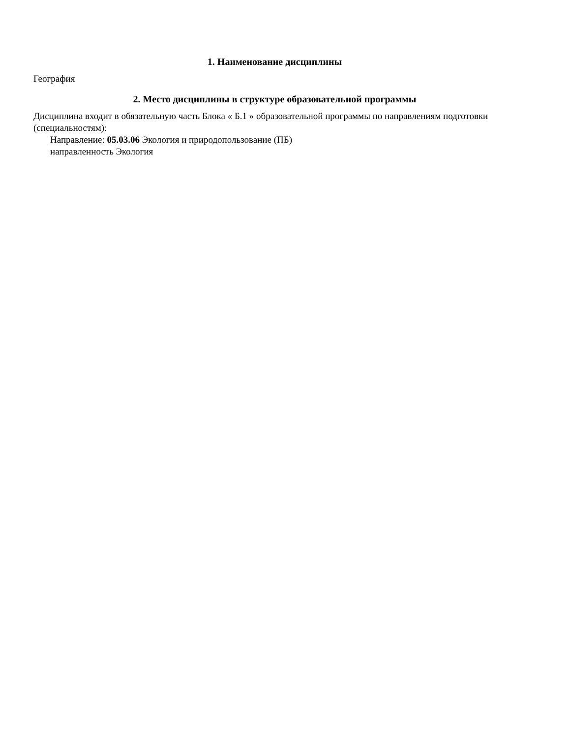1. Наименование дисциплины
География
2. Место дисциплины в структуре образовательной программы
Дисциплина входит в обязательную часть Блока « Б.1 » образовательной программы по направлениям подготовки (специальностям):
Направление: 05.03.06 Экология и природопользование (ПБ)
направленность Экология